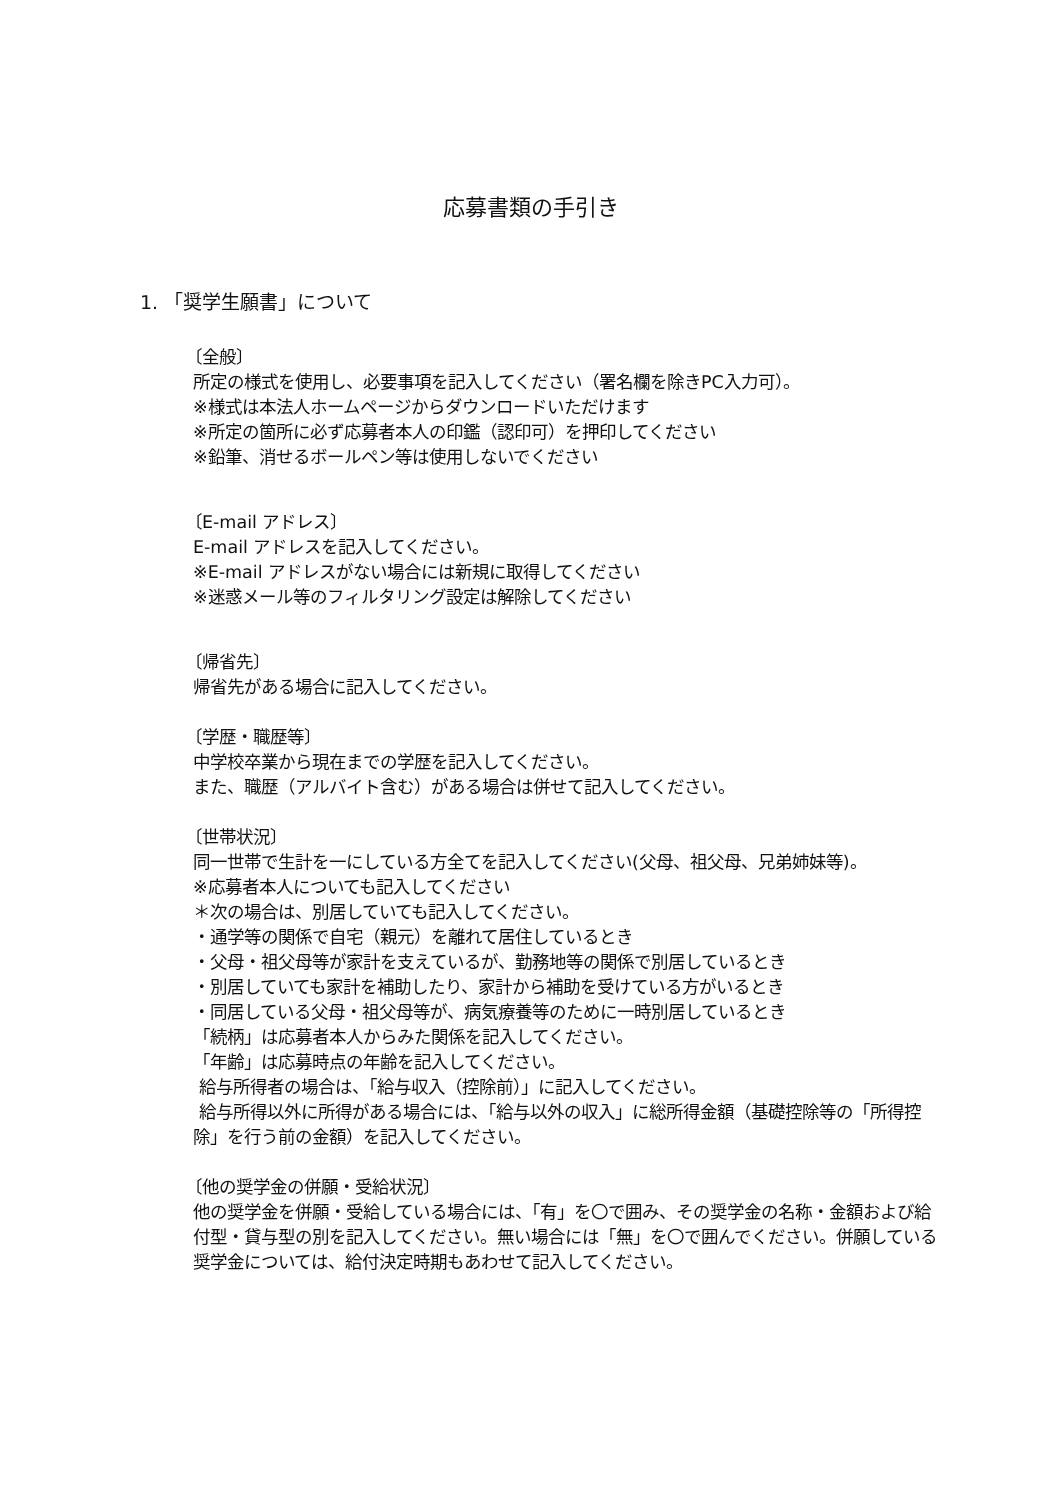応募書類の手引き
1. 「奨学生願書」について
〔全般〕
所定の様式を使用し、必要事項を記入してください（署名欄を除きPC入力可）。
※様式は本法人ホームページからダウンロードいただけます
※所定の箇所に必ず応募者本人の印鑑（認印可）を押印してください
※鉛筆、消せるボールペン等は使用しないでください
〔E-mail アドレス〕
E-mail アドレスを記入してください。
※E-mail アドレスがない場合には新規に取得してください
※迷惑メール等のフィルタリング設定は解除してください
〔帰省先〕
帰省先がある場合に記入してください。
〔学歴・職歴等〕
中学校卒業から現在までの学歴を記入してください。
また、職歴（アルバイト含む）がある場合は併せて記入してください。
〔世帯状況〕
同一世帯で生計を一にしている方全てを記入してください(父母、祖父母、兄弟姉妹等)。
※応募者本人についても記入してください
＊次の場合は、別居していても記入してください。
・通学等の関係で自宅（親元）を離れて居住しているとき
・父母・祖父母等が家計を支えているが、勤務地等の関係で別居しているとき
・別居していても家計を補助したり、家計から補助を受けている方がいるとき
・同居している父母・祖父母等が、病気療養等のために一時別居しているとき
「続柄」は応募者本人からみた関係を記入してください。
「年齢」は応募時点の年齢を記入してください。
給与所得者の場合は、「給与収入（控除前）」に記入してください。
給与所得以外に所得がある場合には、「給与以外の収入」に総所得金額（基礎控除等の「所得控除」を行う前の金額）を記入してください。
〔他の奨学金の併願・受給状況〕
他の奨学金を併願・受給している場合には、「有」を〇で囲み、その奨学金の名称・金額および給付型・貸与型の別を記入してください。無い場合には「無」を〇で囲んでください。併願している奨学金については、給付決定時期もあわせて記入してください。